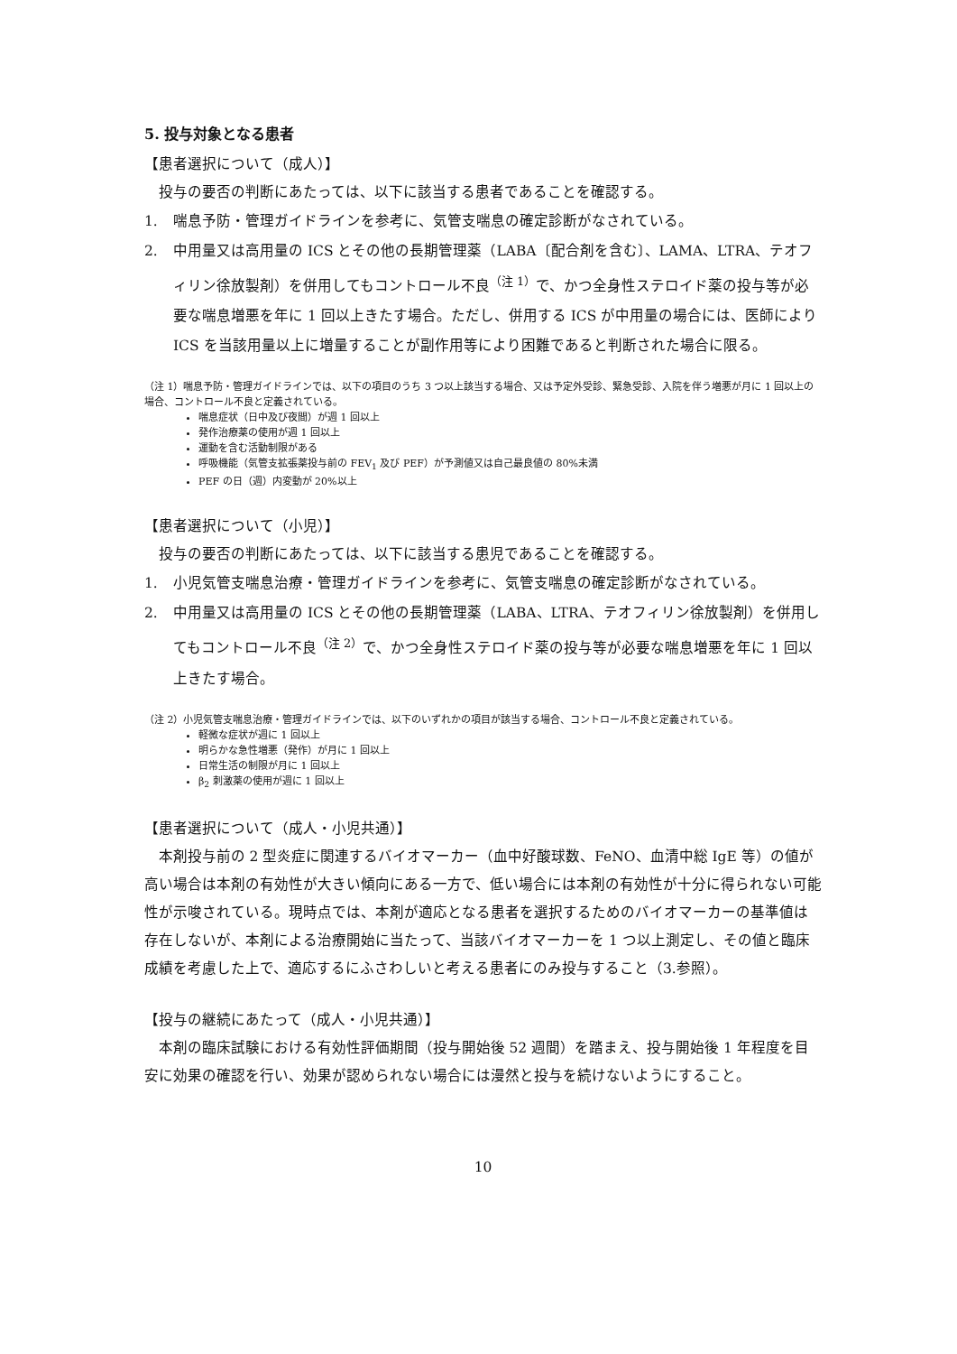5. 投与対象となる患者
【患者選択について（成人）】
投与の要否の判断にあたっては、以下に該当する患者であることを確認する。
1. 喘息予防・管理ガイドラインを参考に、気管支喘息の確定診断がなされている。
2. 中用量又は高用量の ICS とその他の長期管理薬（LABA〔配合剤を含む〕、LAMA、LTRA、テオフィリン徐放製剤）を併用してもコントロール不良<sup>（注 1）</sup>で、かつ全身性ステロイド薬の投与等が必要な喘息増悪を年に 1 回以上きたす場合。ただし、併用する ICS が中用量の場合には、医師により ICS を当該用量以上に増量することが副作用等により困難であると判断された場合に限る。
（注 1）喘息予防・管理ガイドラインでは、以下の項目のうち 3 つ以上該当する場合、又は予定外受診、緊急受診、入院を伴う増悪が月に 1 回以上の場合、コントロール不良と定義されている。
喘息症状（日中及び夜間）が週 1 回以上
発作治療薬の使用が週 1 回以上
運動を含む活動制限がある
呼吸機能（気管支拡張薬投与前の FEV<sub>1</sub> 及び PEF）が予測値又は自己最良値の 80%未満
PEF の日（週）内変動が 20%以上
【患者選択について（小児）】
投与の要否の判断にあたっては、以下に該当する患児であることを確認する。
1. 小児気管支喘息治療・管理ガイドラインを参考に、気管支喘息の確定診断がなされている。
2. 中用量又は高用量の ICS とその他の長期管理薬（LABA、LTRA、テオフィリン徐放製剤）を併用してもコントロール不良<sup>（注 2）</sup>で、かつ全身性ステロイド薬の投与等が必要な喘息増悪を年に 1 回以上きたす場合。
（注 2）小児気管支喘息治療・管理ガイドラインでは、以下のいずれかの項目が該当する場合、コントロール不良と定義されている。
軽微な症状が週に 1 回以上
明らかな急性増悪（発作）が月に 1 回以上
日常生活の制限が月に 1 回以上
β<sub>2</sub> 刺激薬の使用が週に 1 回以上
【患者選択について（成人・小児共通）】
本剤投与前の 2 型炎症に関連するバイオマーカー（血中好酸球数、FeNO、血清中総 IgE 等）の値が高い場合は本剤の有効性が大きい傾向にある一方で、低い場合には本剤の有効性が十分に得られない可能性が示唆されている。現時点では、本剤が適応となる患者を選択するためのバイオマーカーの基準値は存在しないが、本剤による治療開始に当たって、当該バイオマーカーを 1 つ以上測定し、その値と臨床成績を考慮した上で、適応するにふさわしいと考える患者にのみ投与すること（3.参照）。
【投与の継続にあたって（成人・小児共通）】
本剤の臨床試験における有効性評価期間（投与開始後 52 週間）を踏まえ、投与開始後 1 年程度を目安に効果の確認を行い、効果が認められない場合には漫然と投与を続けないようにすること。
10